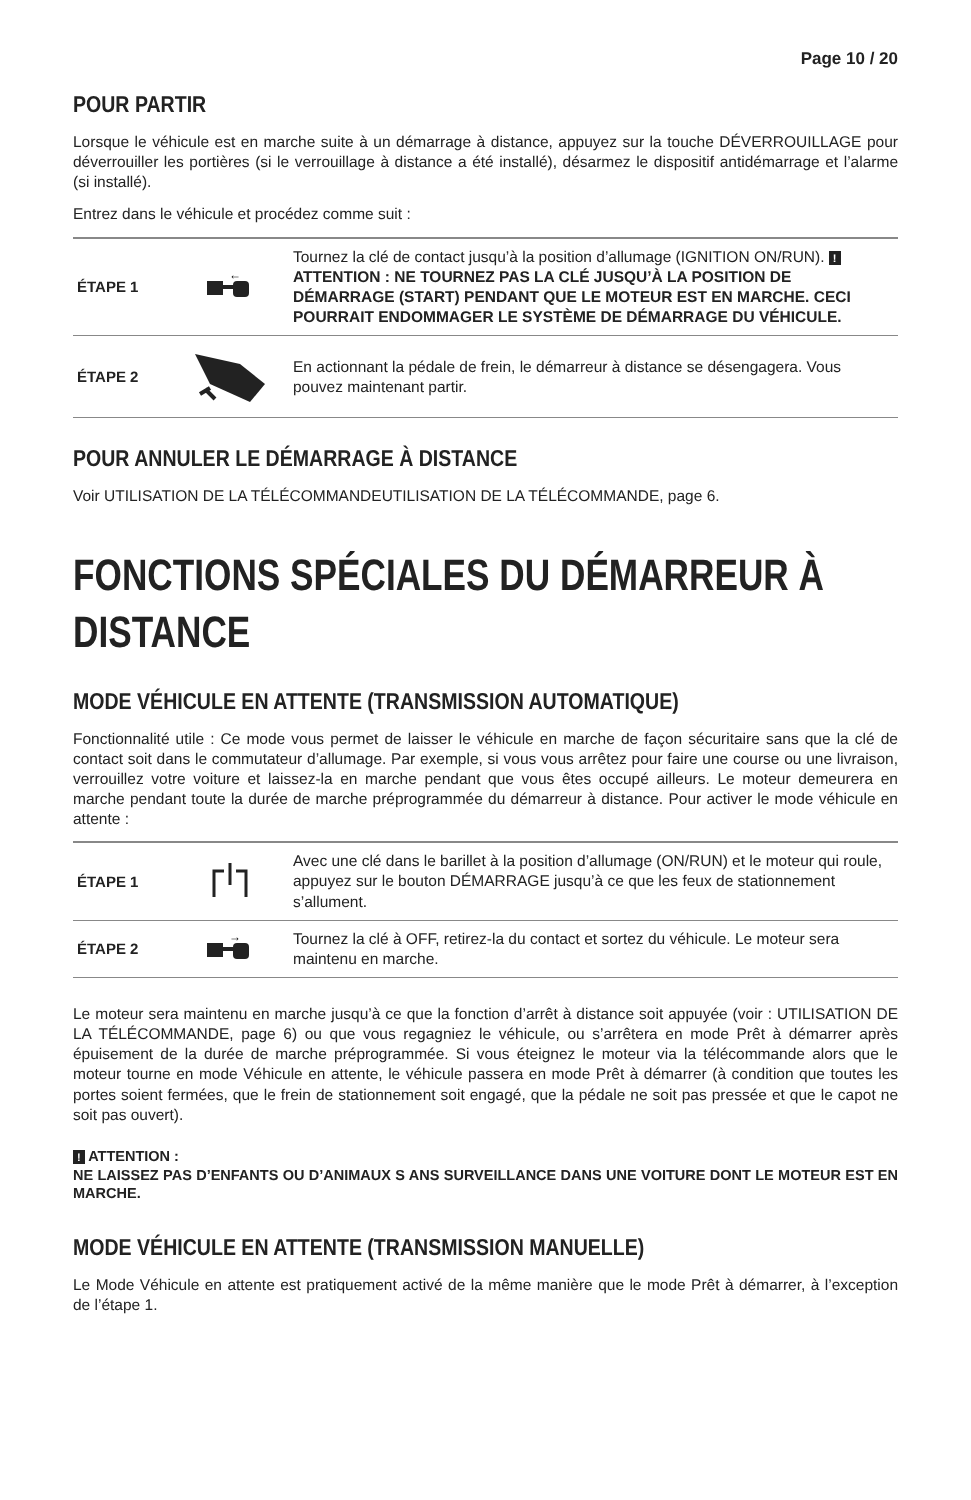Page 10 / 20
POUR PARTIR
Lorsque le véhicule est en marche suite à un démarrage à distance, appuyez sur la touche DÉVERROUILLAGE pour déverrouiller les portières (si le verrouillage à distance a été installé), désarmez le dispositif antidémarrage et l’alarme (si installé).
Entrez dans le véhicule et procédez comme suit :
| ÉTAPE 1 | ← | Tournez la clé de contact jusqu’à la position d’allumage (IGNITION ON/RUN). ! ATTENTION : NE TOURNEZ PAS LA CLÉ JUSQU’À LA POSITION DE DÉMARRAGE (START) PENDANT QUE LE MOTEUR EST EN MARCHE. CECI POURRAIT ENDOMMAGER LE SYSTÈME DE DÉMARRAGE DU VÉHICULE. |
| ÉTAPE 2 | | En actionnant la pédale de frein, le démarreur à distance se désengagera. Vous pouvez maintenant partir. |
POUR ANNULER LE DÉMARRAGE À DISTANCE
Voir UTILISATION DE LA TÉLÉCOMMANDEUTILISATION DE LA TÉLÉCOMMANDE, page 6.
FONCTIONS SPÉCIALES DU DÉMARREUR À DISTANCE
MODE VÉHICULE EN ATTENTE (TRANSMISSION AUTOMATIQUE)
Fonctionnalité utile : Ce mode vous permet de laisser le véhicule en marche de façon sécuritaire sans que la clé de contact soit dans le commutateur d’allumage. Par exemple, si vous vous arrêtez pour faire une course ou une livraison, verrouillez votre voiture et laissez-la en marche pendant que vous êtes occupé ailleurs. Le moteur demeurera en marche pendant toute la durée de marche préprogrammée du démarreur à distance. Pour activer le mode véhicule en attente :
| ÉTAPE 1 | | Avec une clé dans le barillet à la position d’allumage (ON/RUN) et le moteur qui roule, appuyez sur le bouton DÉMARRAGE jusqu’à ce que les feux de stationnement s’allument. |
| ÉTAPE 2 | → | Tournez la clé à OFF, retirez-la du contact et sortez du véhicule. Le moteur sera maintenu en marche. |
Le moteur sera maintenu en marche jusqu’à ce que la fonction d’arrêt à distance soit appuyée (voir : UTILISATION DE LA TÉLÉCOMMANDE, page 6) ou que vous regagniez le véhicule, ou s’arrêtera en mode Prêt à démarrer après épuisement de la durée de marche préprogrammée. Si vous éteignez le moteur via la télécommande alors que le moteur tourne en mode Véhicule en attente, le véhicule passera en mode Prêt à démarrer (à condition que toutes les portes soient fermées, que le frein de stationnement soit engagé, que la pédale ne soit pas pressée et que le capot ne soit pas ouvert).
! ATTENTION :
NE LAISSEZ PAS D’ENFANTS OU D’ANIMAUX S ANS SURVEILLANCE DANS UNE VOITURE DONT LE MOTEUR EST EN MARCHE.
MODE VÉHICULE EN ATTENTE (TRANSMISSION MANUELLE)
Le Mode Véhicule en attente est pratiquement activé de la même manière que le mode Prêt à démarrer, à l’exception de l’étape 1.